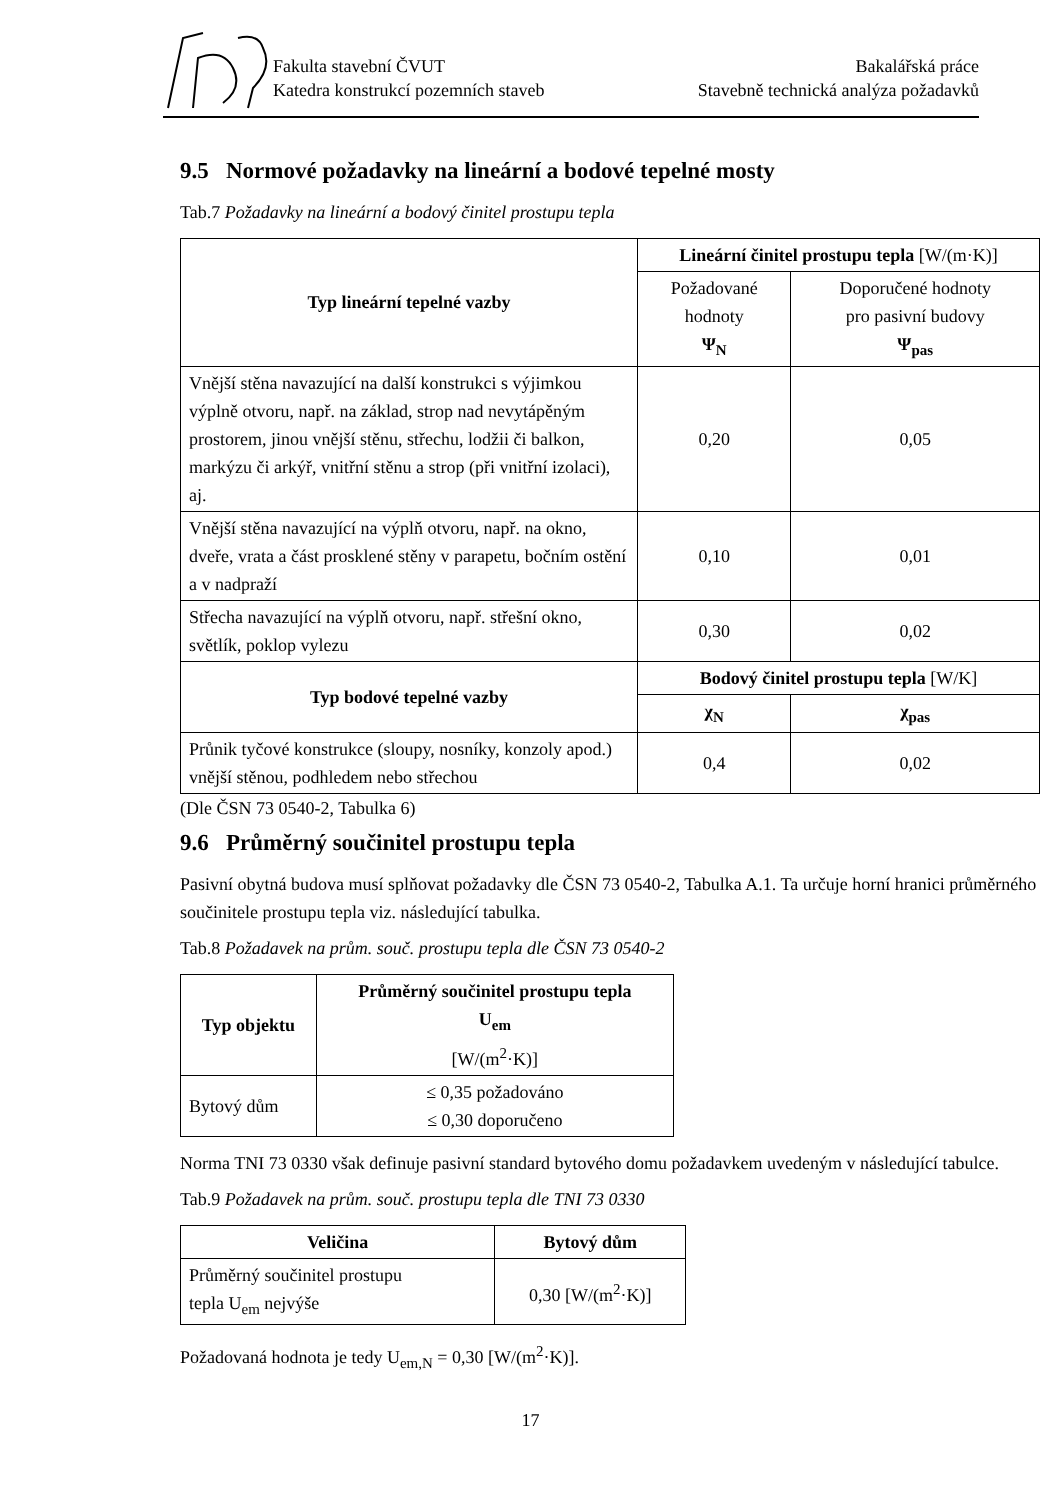Fakulta stavební ČVUT
Katedra konstrukcí pozemních staveb
Bakalářská práce
Stavebně technická analýza požadavků
9.5 Normové požadavky na lineární a bodové tepelné mosty
Tab.7 Požadavky na lineární a bodový činitel prostupu tepla
| Typ lineární tepelné vazby | Lineární činitel prostupu tepla [W/(m·K)] | |
| | Požadované hodnoty Ψ<sub>N</sub> | Doporučené hodnoty pro pasivní budovy Ψ<sub>pas</sub> |
| Vnější stěna navazující na další konstrukci s výjimkou výplně otvoru, např. na základ, strop nad nevytápěným prostorem, jinou vnější stěnu, střechu, lodžii či balkon, markýzu či arkýř, vnitřní stěnu a strop (při vnitřní izolaci), aj. | 0,20 | 0,05 |
| Vnější stěna navazující na výplň otvoru, např. na okno, dveře, vrata a část prosklené stěny v parapetu, bočním ostění a v nadpraží | 0,10 | 0,01 |
| Střecha navazující na výplň otvoru, např. střešní okno, světlík, poklop vylezu | 0,30 | 0,02 |
| Typ bodové tepelné vazby | Bodový činitel prostupu tepla [W/K] | |
| | χ<sub>N</sub> | χ<sub>pas</sub> |
| Průnik tyčové konstrukce (sloupy, nosníky, konzoly apod.) vnější stěnou, podhledem nebo střechou | 0,4 | 0,02 |
(Dle ČSN 73 0540-2, Tabulka 6)
9.6 Průměrný součinitel prostupu tepla
Pasivní obytná budova musí splňovat požadavky dle ČSN 73 0540-2, Tabulka A.1. Ta určuje horní hranici průměrného součinitele prostupu tepla viz. následující tabulka.
Tab.8 Požadavek na prům. souč. prostupu tepla dle ČSN 73 0540-2
| Typ objektu | Průměrný součinitel prostupu tepla U<sub>em</sub> [W/(m<sup>2</sup>·K)] |
| Bytový dům | ≤ 0,35 požadováno ≤ 0,30 doporučeno |
Norma TNI 73 0330 však definuje pasivní standard bytového domu požadavkem uvedeným v následující tabulce.
Tab.9 Požadavek na prům. souč. prostupu tepla dle TNI 73 0330
| Veličina | Bytový dům |
| --- | --- |
| Průměrný součinitel prostupu tepla U<sub>em</sub> nejvýše | 0,30 [W/(m<sup>2</sup>·K)] |
Požadovaná hodnota je tedy U<sub>em,N</sub> = 0,30 [W/(m<sup>2</sup>·K)].
17